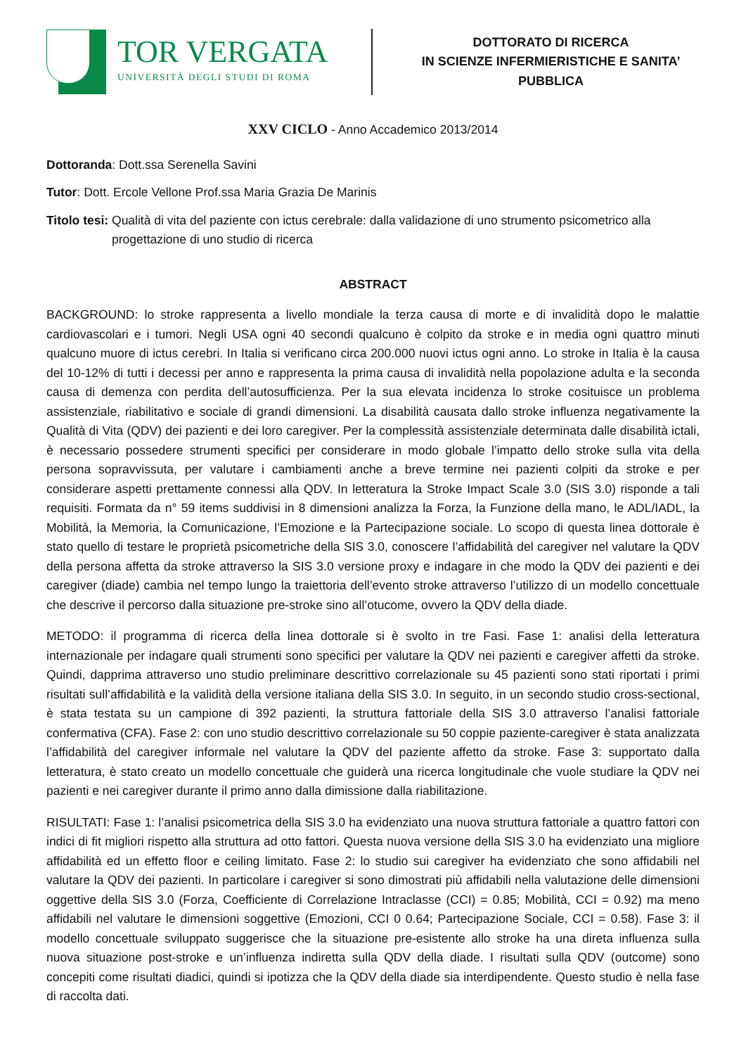TOR VERGATA
UNIVERSITÀ DEGLI STUDI DI ROMA
DOTTORATO DI RICERCA
IN SCIENZE INFERMIERISTICHE E SANITA’ PUBBLICA
XXV CICLO - Anno Accademico 2013/2014
Dottoranda: Dott.ssa Serenella Savini
Tutor: Dott. Ercole Vellone Prof.ssa Maria Grazia De Marinis
Titolo tesi: Qualità di vita del paziente con ictus cerebrale: dalla validazione di uno strumento psicometrico alla progettazione di uno studio di ricerca
ABSTRACT
BACKGROUND: lo stroke rappresenta a livello mondiale la terza causa di morte e di invalidità dopo le malattie cardiovascolari e i tumori. Negli USA ogni 40 secondi qualcuno è colpito da stroke e in media ogni quattro minuti qualcuno muore di ictus cerebri. In Italia si verificano circa 200.000 nuovi ictus ogni anno. Lo stroke in Italia è la causa del 10-12% di tutti i decessi per anno e rappresenta la prima causa di invalidità nella popolazione adulta e la seconda causa di demenza con perdita dell’autosufficienza. Per la sua elevata incidenza lo stroke cosituisce un problema assistenziale, riabilitativo e sociale di grandi dimensioni. La disabilità causata dallo stroke influenza negativamente la Qualità di Vita (QDV) dei pazienti e dei loro caregiver. Per la complessità assistenziale determinata dalle disabilità ictali, è necessario possedere strumenti specifici per considerare in modo globale l’impatto dello stroke sulla vita della persona sopravvissuta, per valutare i cambiamenti anche a breve termine nei pazienti colpiti da stroke e per considerare aspetti prettamente connessi alla QDV. In letteratura la Stroke Impact Scale 3.0 (SIS 3.0) risponde a tali requisiti. Formata da n° 59 items suddivisi in 8 dimensioni analizza la Forza, la Funzione della mano, le ADL/IADL, la Mobilità, la Memoria, la Comunicazione, l’Emozione e la Partecipazione sociale. Lo scopo di questa linea dottorale è stato quello di testare le proprietà psicometriche della SIS 3.0, conoscere l’affidabilità del caregiver nel valutare la QDV della persona affetta da stroke attraverso la SIS 3.0 versione proxy e indagare in che modo la QDV dei pazienti e dei caregiver (diade) cambia nel tempo lungo la traiettoria dell’evento stroke attraverso l’utilizzo di un modello concettuale che descrive il percorso dalla situazione pre-stroke sino all’otucome, ovvero la QDV della diade.
METODO: il programma di ricerca della linea dottorale si è svolto in tre Fasi. Fase 1: analisi della letteratura internazionale per indagare quali strumenti sono specifici per valutare la QDV nei pazienti e caregiver affetti da stroke. Quindi, dapprima attraverso uno studio preliminare descrittivo correlazionale su 45 pazienti sono stati riportati i primi risultati sull’affidabilità e la validità della versione italiana della SIS 3.0. In seguito, in un secondo studio cross-sectional, è stata testata su un campione di 392 pazienti, la struttura fattoriale della SIS 3.0 attraverso l’analisi fattoriale confermativa (CFA). Fase 2: con uno studio descrittivo correlazionale su 50 coppie paziente-caregiver è stata analizzata l’affidabilità del caregiver informale nel valutare la QDV del paziente affetto da stroke. Fase 3: supportato dalla letteratura, è stato creato un modello concettuale che guiderà una ricerca longitudinale che vuole studiare la QDV nei pazienti e nei caregiver durante il primo anno dalla dimissione dalla riabilitazione.
RISULTATI: Fase 1: l’analisi psicometrica della SIS 3.0 ha evidenziato una nuova struttura fattoriale a quattro fattori con indici di fit migliori rispetto alla struttura ad otto fattori. Questa nuova versione della SIS 3.0 ha evidenziato una migliore affidabilità ed un effetto floor e ceiling limitato. Fase 2: lo studio sui caregiver ha evidenziato che sono affidabili nel valutare la QDV dei pazienti. In particolare i caregiver si sono dimostrati più affidabili nella valutazione delle dimensioni oggettive della SIS 3.0 (Forza, Coefficiente di Correlazione Intraclasse (CCI) = 0.85; Mobilità, CCI = 0.92) ma meno affidabili nel valutare le dimensioni soggettive (Emozioni, CCI 0 0.64; Partecipazione Sociale, CCI = 0.58). Fase 3: il modello concettuale sviluppato suggerisce che la situazione pre-esistente allo stroke ha una direta influenza sulla nuova situazione post-stroke e un’influenza indiretta sulla QDV della diade. I risultati sulla QDV (outcome) sono concepiti come risultati diadici, quindi si ipotizza che la QDV della diade sia interdipendente. Questo studio è nella fase di raccolta dati.